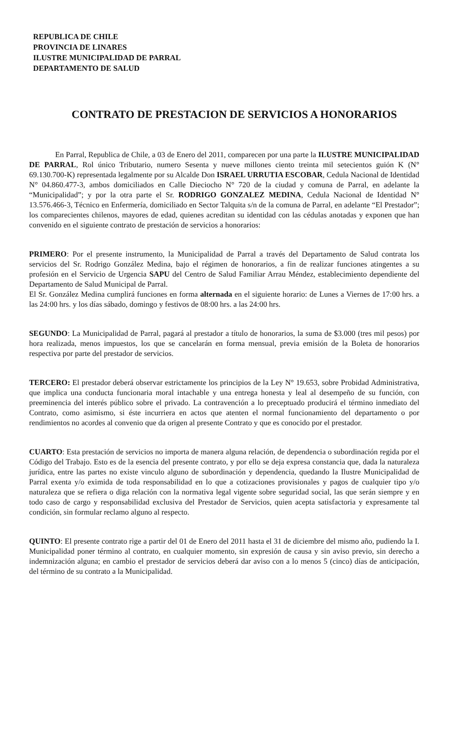REPUBLICA DE CHILE
PROVINCIA DE LINARES
ILUSTRE MUNICIPALIDAD DE PARRAL
DEPARTAMENTO DE SALUD
CONTRATO DE PRESTACION DE SERVICIOS A HONORARIOS
En Parral, Republica de Chile, a 03 de Enero del 2011, comparecen por una parte la ILUSTRE MUNICIPALIDAD DE PARRAL, Rol único Tributario, numero Sesenta y nueve millones ciento treinta mil setecientos guión K (N° 69.130.700-K) representada legalmente por su Alcalde Don ISRAEL URRUTIA ESCOBAR, Cedula Nacional de Identidad N° 04.860.477-3, ambos domiciliados en Calle Dieciocho N° 720 de la ciudad y comuna de Parral, en adelante la “Municipalidad”; y por la otra parte el Sr. RODRIGO GONZALEZ MEDINA, Cedula Nacional de Identidad N° 13.576.466-3, Técnico en Enfermería, domiciliado en Sector Talquita s/n de la comuna de Parral, en adelante “El Prestador”; los comparecientes chilenos, mayores de edad, quienes acreditan su identidad con las cédulas anotadas y exponen que han convenido en el siguiente contrato de prestación de servicios a honorarios:
PRIMERO: Por el presente instrumento, la Municipalidad de Parral a través del Departamento de Salud contrata los servicios del Sr. Rodrigo González Medina, bajo el régimen de honorarios, a fin de realizar funciones atingentes a su profesión en el Servicio de Urgencia SAPU del Centro de Salud Familiar Arrau Méndez, establecimiento dependiente del Departamento de Salud Municipal de Parral.
El Sr. González Medina cumplirá funciones en forma alternada en el siguiente horario: de Lunes a Viernes de 17:00 hrs. a las 24:00 hrs. y los días sábado, domingo y festivos de 08:00 hrs. a las 24:00 hrs.
SEGUNDO: La Municipalidad de Parral, pagará al prestador a título de honorarios, la suma de $3.000 (tres mil pesos) por hora realizada, menos impuestos, los que se cancelarán en forma mensual, previa emisión de la Boleta de honorarios respectiva por parte del prestador de servicios.
TERCERO: El prestador deberá observar estrictamente los principios de la Ley N° 19.653, sobre Probidad Administrativa, que implica una conducta funcionaria moral intachable y una entrega honesta y leal al desempeño de su función, con preeminencia del interés público sobre el privado. La contravención a lo preceptuado producirá el término inmediato del Contrato, como asimismo, si éste incurriera en actos que atenten el normal funcionamiento del departamento o por rendimientos no acordes al convenio que da origen al presente Contrato y que es conocido por el prestador.
CUARTO: Esta prestación de servicios no importa de manera alguna relación, de dependencia o subordinación regida por el Código del Trabajo. Esto es de la esencia del presente contrato, y por ello se deja expresa constancia que, dada la naturaleza jurídica, entre las partes no existe vinculo alguno de subordinación y dependencia, quedando la Ilustre Municipalidad de Parral exenta y/o eximida de toda responsabilidad en lo que a cotizaciones provisionales y pagos de cualquier tipo y/o naturaleza que se refiera o diga relación con la normativa legal vigente sobre seguridad social, las que serán siempre y en todo caso de cargo y responsabilidad exclusiva del Prestador de Servicios, quien acepta satisfactoria y expresamente tal condición, sin formular reclamo alguno al respecto.
QUINTO: El presente contrato rige a partir del 01 de Enero del 2011 hasta el 31 de diciembre del mismo año, pudiendo la I. Municipalidad poner término al contrato, en cualquier momento, sin expresión de causa y sin aviso previo, sin derecho a indemnización alguna; en cambio el prestador de servicios deberá dar aviso con a lo menos 5 (cinco) días de anticipación, del término de su contrato a la Municipalidad.